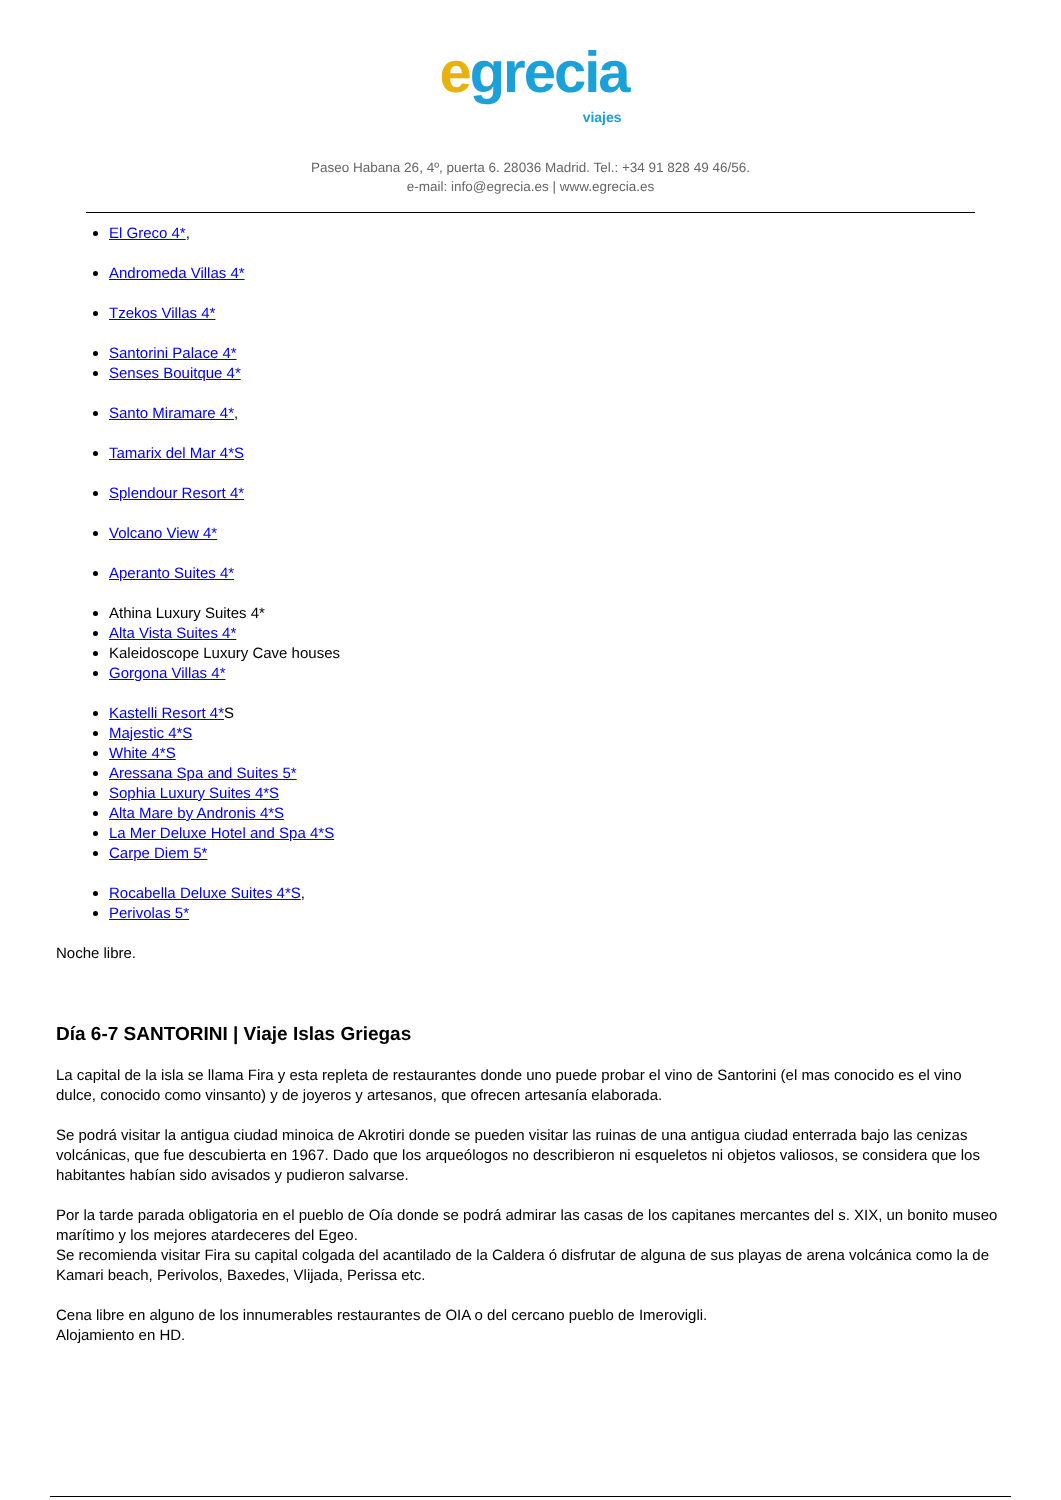egrecia viajes
Paseo Habana 26, 4º, puerta 6. 28036 Madrid. Tel.: +34 91 828 49 46/56.
e-mail: info@egrecia.es | www.egrecia.es
El Greco 4*,
Andromeda Villas 4*
Tzekos Villas 4*
Santorini Palace 4*
Senses Bouitque 4*
Santo Miramare 4*,
Tamarix del Mar 4*S
Splendour Resort 4*
Volcano View 4*
Aperanto Suites 4*
Athina Luxury Suites 4*
Alta Vista Suites 4*
Kaleidoscope Luxury Cave houses
Gorgona Villas 4*
Kastelli Resort 4*S
Majestic 4*S
White 4*S
Aressana Spa and Suites 5*
Sophia Luxury Suites 4*S
Alta Mare by Andronis 4*S
La Mer Deluxe Hotel and Spa 4*S
Carpe Diem 5*
Rocabella Deluxe Suites 4*S,
Perivolas 5*
Noche libre.
Día 6-7 SANTORINI | Viaje Islas Griegas
La capital de la isla se llama Fira y esta repleta de restaurantes donde uno puede probar el vino de Santorini (el mas conocido es el vino dulce, conocido como vinsanto) y de joyeros y artesanos, que ofrecen artesanía elaborada.
Se podrá visitar la antigua ciudad minoica de Akrotiri donde se pueden visitar las ruinas de una antigua ciudad enterrada bajo las cenizas volcánicas, que fue descubierta en 1967. Dado que los arqueólogos no describieron ni esqueletos ni objetos valiosos, se considera que los habitantes habían sido avisados y pudieron salvarse.
Por la tarde parada obligatoria en el pueblo de Oía donde se podrá admirar las casas de los capitanes mercantes del s. XIX, un bonito museo marítimo y los mejores atardeceres del Egeo.
Se recomienda visitar Fira su capital colgada del acantilado de la Caldera ó disfrutar de alguna de sus playas de arena volcánica como la de Kamari beach, Perivolos, Baxedes, Vlijada, Perissa etc.
Cena libre en alguno de los innumerables restaurantes de OIA o del cercano pueblo de Imerovigli.
Alojamiento en HD.